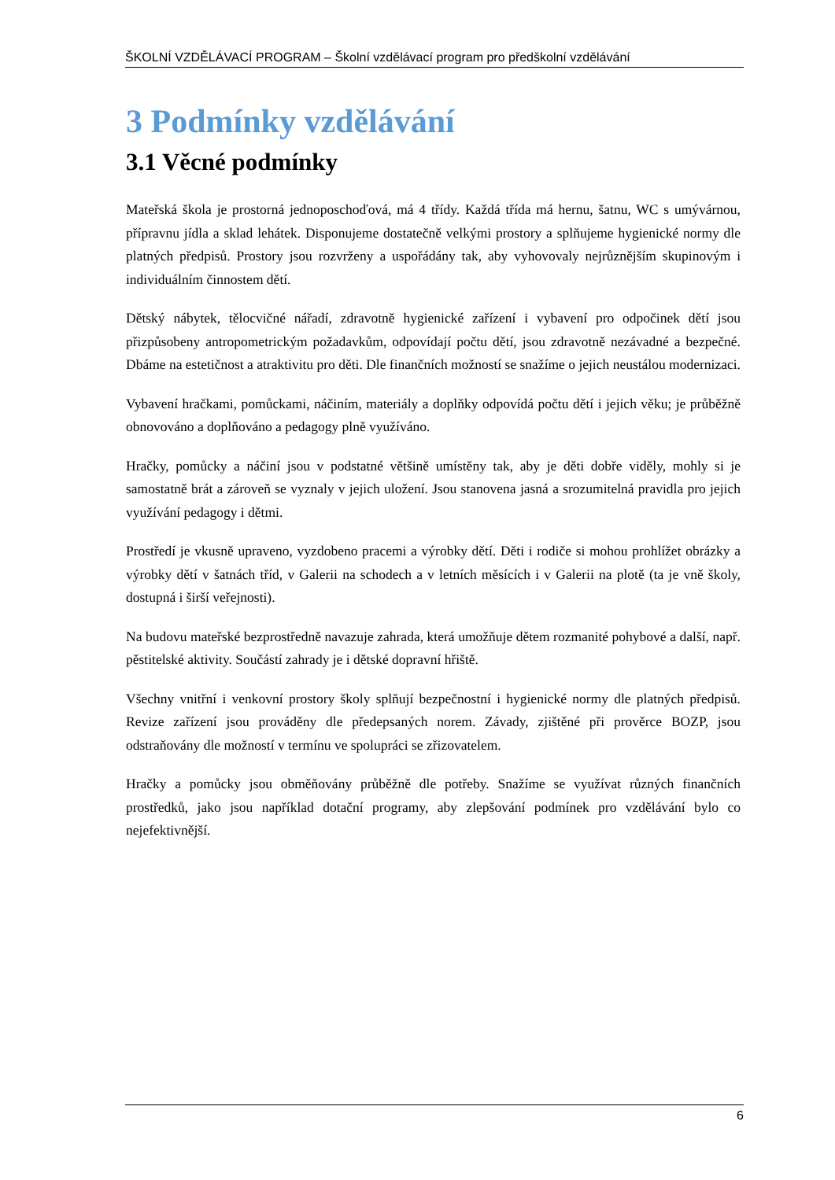ŠKOLNÍ VZDĚLÁVACÍ PROGRAM – Školní vzdělávací program pro předškolní vzdělávání
3 Podmínky vzdělávání
3.1 Věcné podmínky
Mateřská škola je prostorná jednoposchoďová, má 4 třídy. Každá třída má hernu, šatnu, WC s umývárnou, přípravnu jídla a sklad lehátek. Disponujeme dostatečně velkými prostory a splňujeme hygienické normy dle platných předpisů. Prostory jsou rozvrženy a uspořádány tak, aby vyhovovaly nejrůznějším skupinovým i individuálním činnostem dětí.
Dětský nábytek, tělocvičné nářadí, zdravotně hygienické zařízení i vybavení pro odpočinek dětí jsou přizpůsobeny antropometrickým požadavkům, odpovídají počtu dětí, jsou zdravotně nezávadné a bezpečné. Dbáme na estetičnost a atraktivitu pro děti. Dle finančních možností se snažíme o jejich neustálou modernizaci.
Vybavení hračkami, pomůckami, náčiním, materiály a doplňky odpovídá počtu dětí i jejich věku; je průběžně obnovováno a doplňováno a pedagogy plně využíváno.
Hračky, pomůcky a náčiní jsou v podstatné většině umístěny tak, aby je děti dobře viděly, mohly si je samostatně brát a zároveň se vyznaly v jejich uložení. Jsou stanovena jasná a srozumitelná pravidla pro jejich využívání pedagogy i dětmi.
Prostředí je vkusně upraveno, vyzdobeno pracemi a výrobky dětí. Děti i rodiče si mohou prohlížet obrázky a výrobky dětí v šatnách tříd, v Galerii na schodech a v letních měsících i v Galerii na plotě (ta je vně školy, dostupná i širší veřejnosti).
Na budovu mateřské bezprostředně navazuje zahrada, která umožňuje dětem rozmanité pohybové a další, např. pěstitelské aktivity. Součástí zahrady je i dětské dopravní hřiště.
Všechny vnitřní i venkovní prostory školy splňují bezpečnostní i hygienické normy dle platných předpisů. Revize zařízení jsou prováděny dle předepsaných norem. Závady, zjištěné při prověrce BOZP, jsou odstraňovány dle možností v termínu ve spolupráci se zřizovatelem.
Hračky a pomůcky jsou obměňovány průběžně dle potřeby. Snažíme se využívat různých finančních prostředků, jako jsou například dotační programy, aby zlepšování podmínek pro vzdělávání bylo co nejefektivnější.
6